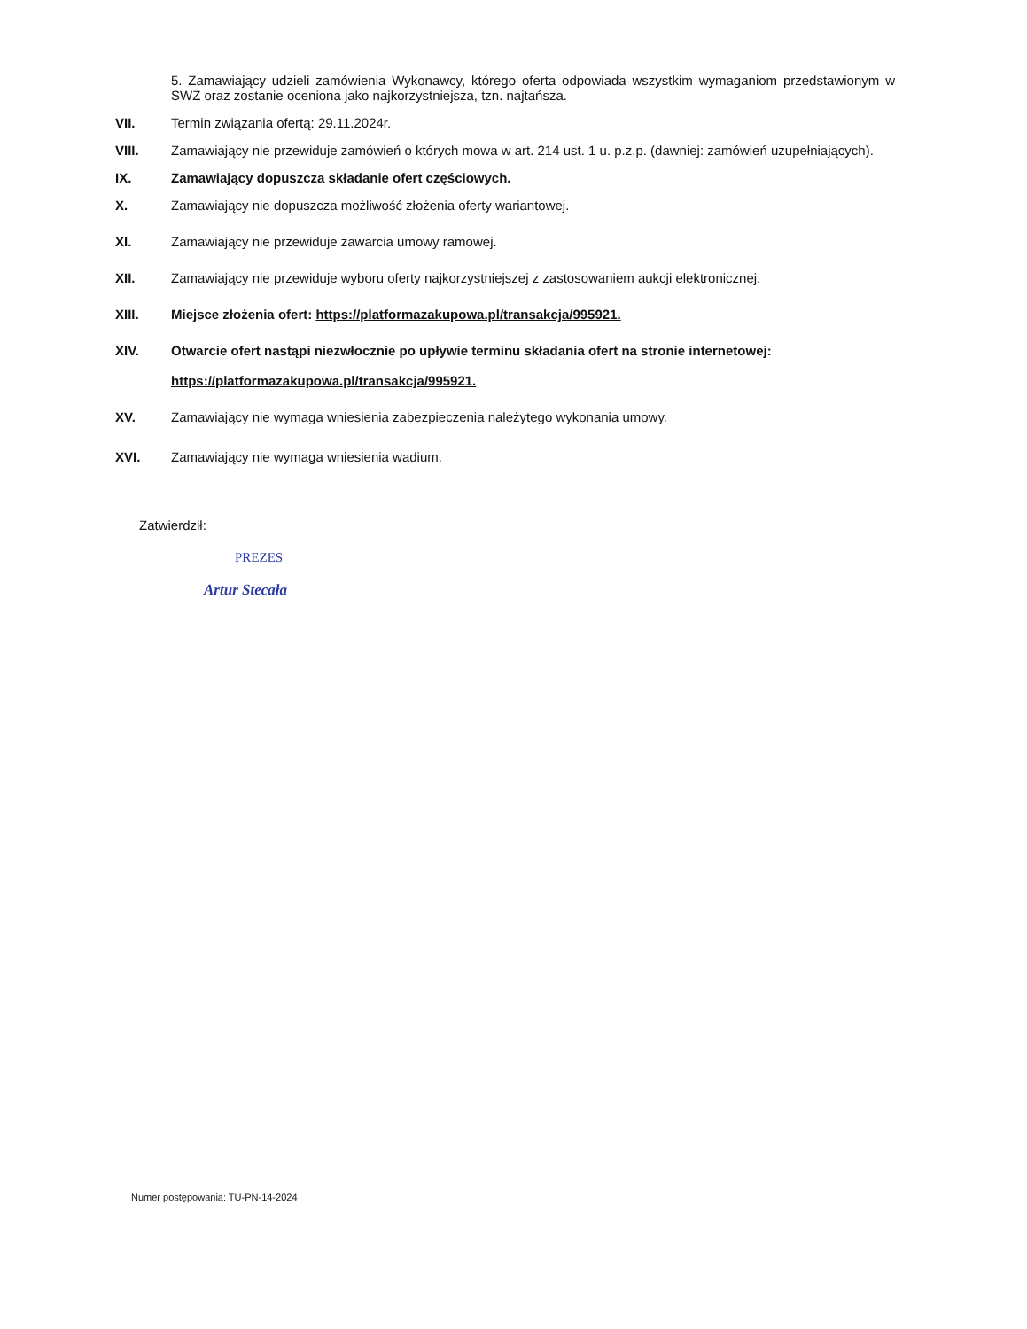5. Zamawiający udzieli zamówienia Wykonawcy, którego oferta odpowiada wszystkim wymaganiom przedstawionym w SWZ oraz zostanie oceniona jako najkorzystniejsza, tzn. najtańsza.
VII. Termin związania ofertą: 29.11.2024r.
VIII. Zamawiający nie przewiduje zamówień o których mowa w art. 214 ust. 1 u. p.z.p. (dawniej: zamówień uzupełniających).
IX. Zamawiający dopuszcza składanie ofert częściowych.
X. Zamawiający nie dopuszcza możliwość złożenia oferty wariantowej.
XI. Zamawiający nie przewiduje zawarcia umowy ramowej.
XII. Zamawiający nie przewiduje wyboru oferty najkorzystniejszej z zastosowaniem aukcji elektronicznej.
XIII. Miejsce złożenia ofert: https://platformazakupowa.pl/transakcja/995921.
XIV. Otwarcie ofert nastąpi niezwłocznie po upływie terminu składania ofert na stronie internetowej:
https://platformazakupowa.pl/transakcja/995921.
XV. Zamawiający nie wymaga wniesienia zabezpieczenia należytego wykonania umowy.
XVI. Zamawiający nie wymaga wniesienia wadium.
Zatwierdził:
PREZES
Artur Stecała
Numer postępowania: TU-PN-14-2024